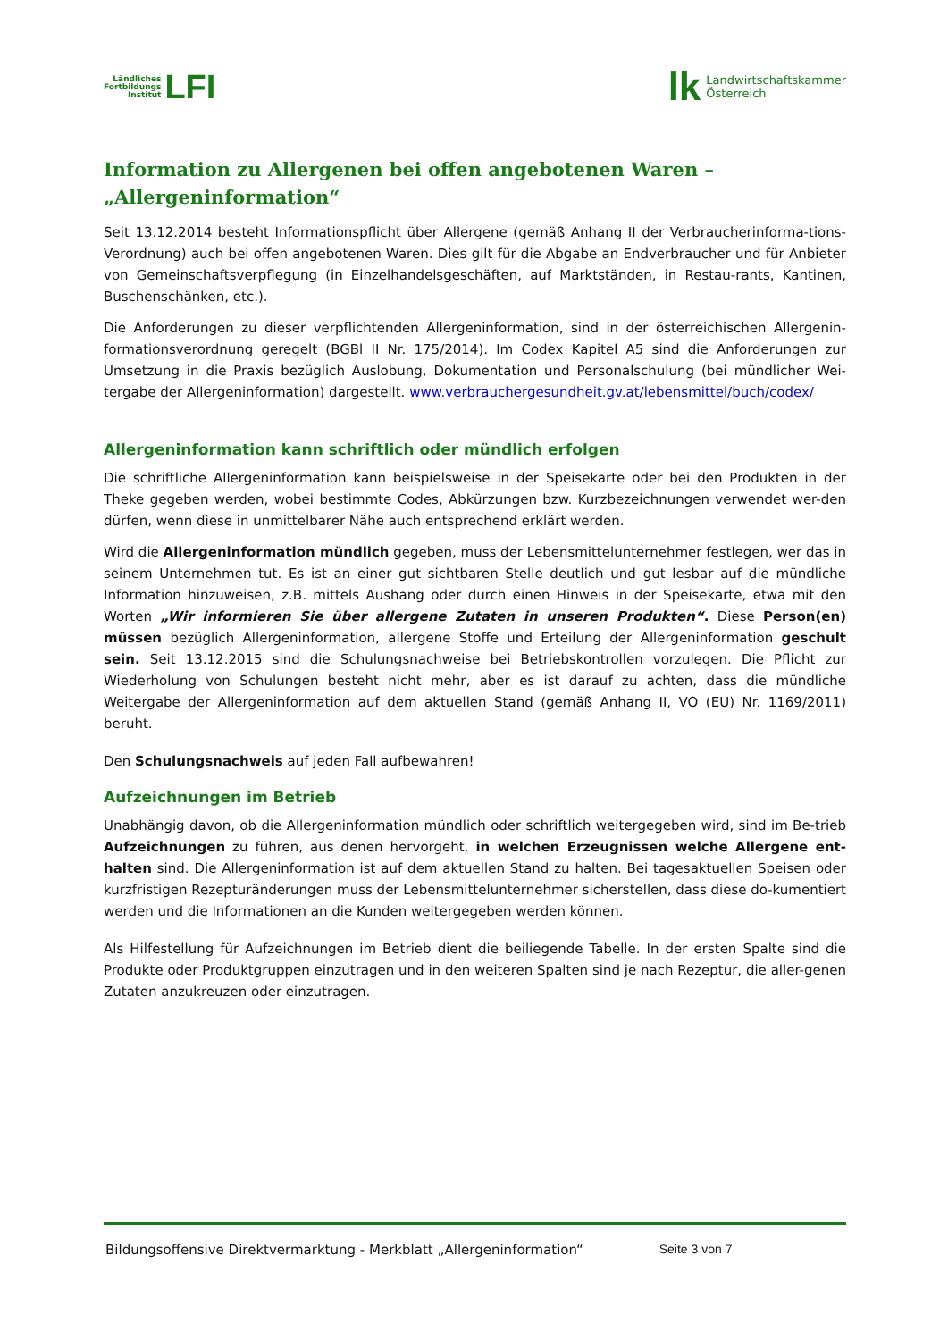Ländliches
Fortbildungs
Institut LFI
lk Landwirtschaftskammer
Österreich
Information zu Allergenen bei offen angebotenen Waren –
„Allergeninformation“
Seit 13.12.2014 besteht Informationspflicht über Allergene (gemäß Anhang II der Verbraucherinforma-tions-Verordnung) auch bei offen angebotenen Waren. Dies gilt für die Abgabe an Endverbraucher und für Anbieter von Gemeinschaftsverpflegung (in Einzelhandelsgeschäften, auf Marktständen, in Restau-rants, Kantinen, Buschenschänken, etc.).
Die Anforderungen zu dieser verpflichtenden Allergeninformation, sind in der österreichischen Allergenin-formationsverordnung geregelt (BGBl II Nr. 175/2014). Im Codex Kapitel A5 sind die Anforderungen zur Umsetzung in die Praxis bezüglich Auslobung, Dokumentation und Personalschulung (bei mündlicher Wei-tergabe der Allergeninformation) dargestellt. www.verbrauchergesundheit.gv.at/lebensmittel/buch/codex/
Allergeninformation kann schriftlich oder mündlich erfolgen
Die schriftliche Allergeninformation kann beispielsweise in der Speisekarte oder bei den Produkten in der Theke gegeben werden, wobei bestimmte Codes, Abkürzungen bzw. Kurzbezeichnungen verwendet wer-den dürfen, wenn diese in unmittelbarer Nähe auch entsprechend erklärt werden.
Wird die Allergeninformation mündlich gegeben, muss der Lebensmittelunternehmer festlegen, wer das in seinem Unternehmen tut. Es ist an einer gut sichtbaren Stelle deutlich und gut lesbar auf die mündliche Information hinzuweisen, z.B. mittels Aushang oder durch einen Hinweis in der Speisekarte, etwa mit den Worten „Wir informieren Sie über allergene Zutaten in unseren Produkten“. Diese Person(en) müssen bezüglich Allergeninformation, allergene Stoffe und Erteilung der Allergeninformation geschult sein. Seit 13.12.2015 sind die Schulungsnachweise bei Betriebskontrollen vorzulegen. Die Pflicht zur Wiederholung von Schulungen besteht nicht mehr, aber es ist darauf zu achten, dass die mündliche Weitergabe der Allergeninformation auf dem aktuellen Stand (gemäß Anhang II, VO (EU) Nr. 1169/2011) beruht.
Den Schulungsnachweis auf jeden Fall aufbewahren!
Aufzeichnungen im Betrieb
Unabhängig davon, ob die Allergeninformation mündlich oder schriftlich weitergegeben wird, sind im Be-trieb Aufzeichnungen zu führen, aus denen hervorgeht, in welchen Erzeugnissen welche Allergene ent-halten sind. Die Allergeninformation ist auf dem aktuellen Stand zu halten. Bei tagesaktuellen Speisen oder kurzfristigen Rezepturänderungen muss der Lebensmittelunternehmer sicherstellen, dass diese do-kumentiert werden und die Informationen an die Kunden weitergegeben werden können.
Als Hilfestellung für Aufzeichnungen im Betrieb dient die beiliegende Tabelle. In der ersten Spalte sind die Produkte oder Produktgruppen einzutragen und in den weiteren Spalten sind je nach Rezeptur, die aller-genen Zutaten anzukreuzen oder einzutragen.
Bildungsoffensive Direktvermarktung - Merkblatt „Allergeninformation“ Seite 3 von 7